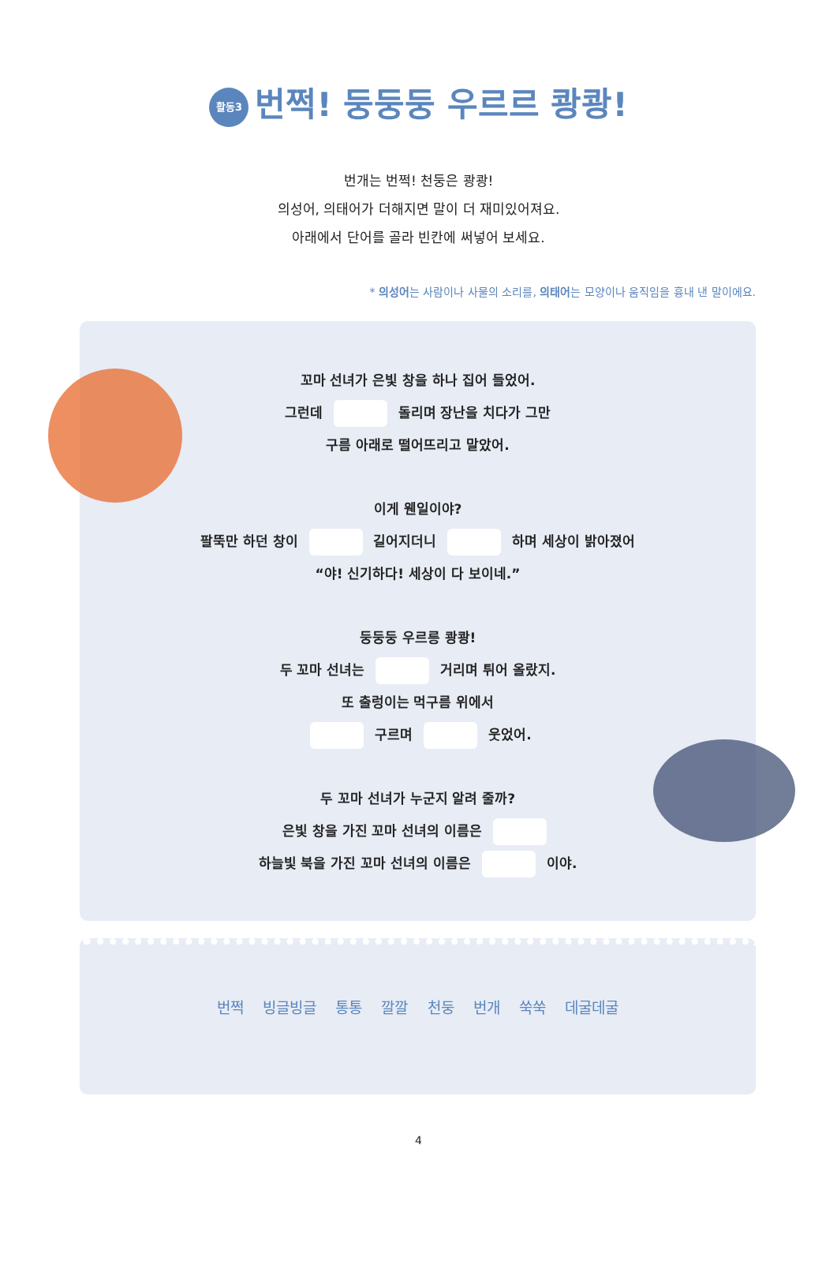활동3 번쩍! 둥둥둥 우르르 쾅쾅!
번개는 번쩍! 천둥은 쾅쾅!
의성어, 의태어가 더해지면 말이 더 재미있어져요.
아래에서 단어를 골라 빈칸에 써넣어 보세요.
* 의성어는 사람이나 사물의 소리를, 의태어는 모양이나 움직임을 흉내 낸 말이에요.
꼬마 선녀가 은빛 창을 하나 집어 들었어.
그런데 돌리며 장난을 치다가 그만
구름 아래로 떨어뜨리고 말았어.
이게 웬일이야?
팔뚝만 하던 창이 길어지더니 하며 세상이 밝아졌어
“야! 신기하다! 세상이 다 보이네.”
둥둥둥 우르릉 쾅쾅!
두 꼬마 선녀는 거리며 튀어 올랐지.
또 출렁이는 먹구름 위에서
구르며 웃었어.
두 꼬마 선녀가 누군지 알려 줄까?
은빛 창을 가진 꼬마 선녀의 이름은
하늘빛 북을 가진 꼬마 선녀의 이름은 이야.
번쩍 빙글빙글 통통 깔깔 천둥 번개 쑥쑥 데굴데굴
4